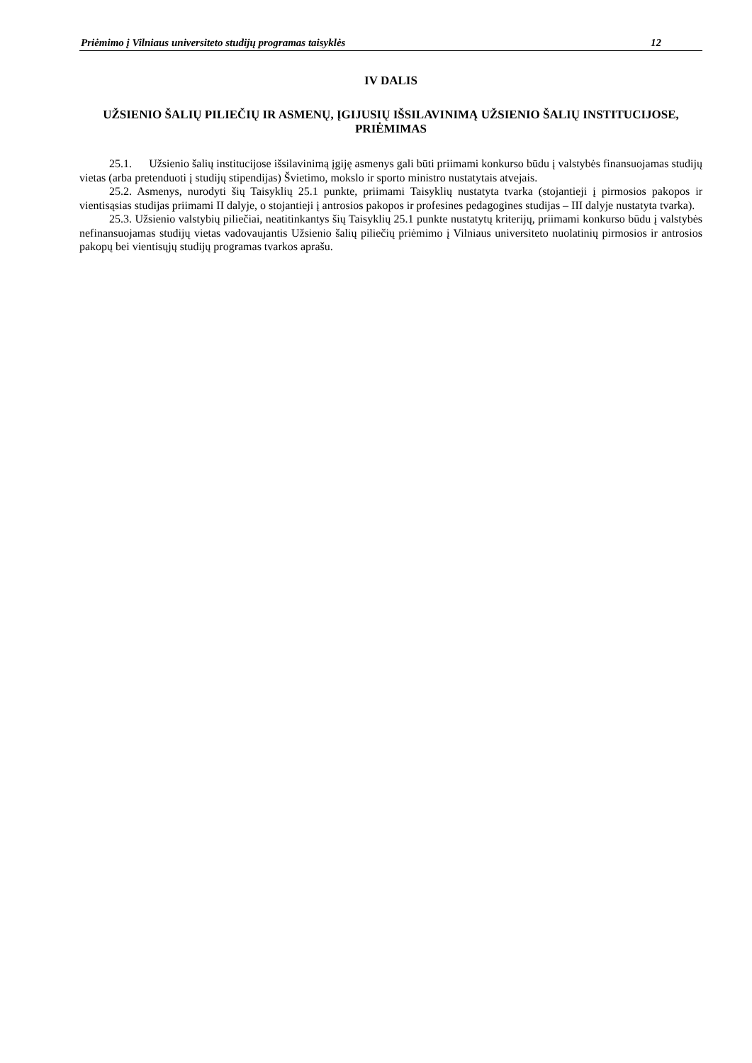Priėmimo į Vilniaus universiteto studijų programas taisyklės 12
IV DALIS
UŽSIENIO ŠALIŲ PILIEČIŲ IR ASMENŲ, ĮGIJUSIŲ IŠSILAVINIMĄ UŽSIENIO ŠALIŲ INSTITUCIJOSE, PRIĖMIMAS
25.1. Užsienio šalių institucijose išsilavinimą įgiję asmenys gali būti priimami konkurso būdu į valstybės finansuojamas studijų vietas (arba pretenduoti į studijų stipendijas) Švietimo, mokslo ir sporto ministro nustatytais atvejais.
25.2. Asmenys, nurodyti šių Taisyklių 25.1 punkte, priimami Taisyklių nustatyta tvarka (stojantieji į pirmosios pakopos ir vientisąsias studijas priimami II dalyje, o stojantieji į antrosios pakopos ir profesines pedagogines studijas – III dalyje nustatyta tvarka).
25.3. Užsienio valstybių piliečiai, neatitinkantys šių Taisyklių 25.1 punkte nustatytų kriterijų, priimami konkurso būdu į valstybės nefinansuojamas studijų vietas vadovaujantis Užsienio šalių piliečių priėmimo į Vilniaus universiteto nuolatinių pirmosios ir antrosios pakopų bei vientisųjų studijų programas tvarkos aprašu.